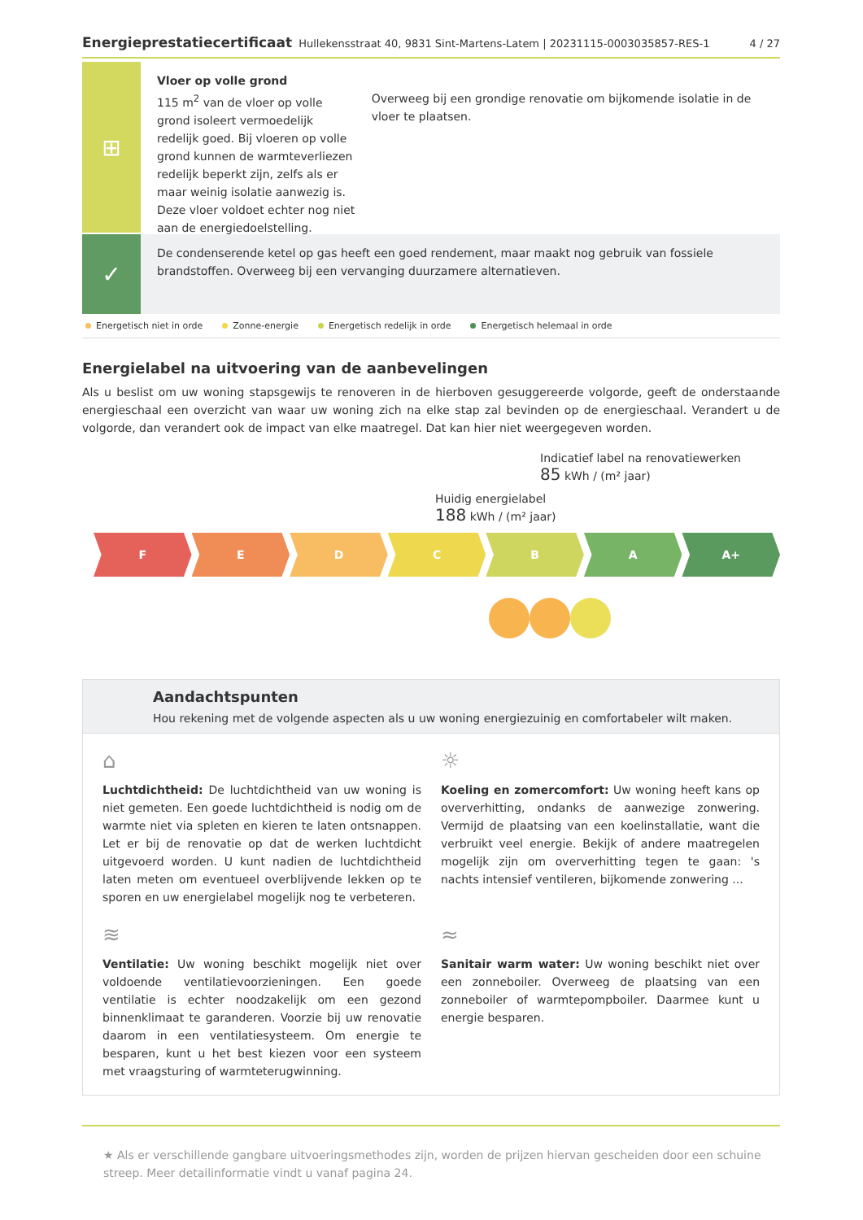Energieprestatiecertificaat Hullekensstraat 40, 9831 Sint-Martens-Latem | 20231115-0003035857-RES-1 4 / 27
⊞
Vloer op volle grond
115 m<sup>2</sup> van de vloer op volle grond isoleert vermoedelijk redelijk goed. Bij vloeren op volle grond kunnen de warmteverliezen redelijk beperkt zijn, zelfs als er maar weinig isolatie aanwezig is. Deze vloer voldoet echter nog niet aan de energiedoelstelling.
Overweeg bij een grondige renovatie om bijkomende isolatie in de vloer te plaatsen.
✓
De condenserende ketel op gas heeft een goed rendement, maar maakt nog gebruik van fossiele brandstoffen. Overweeg bij een vervanging duurzamere alternatieven.
Energetisch niet in orde Zonne-energie Energetisch redelijk in orde Energetisch helemaal in orde
Energielabel na uitvoering van de aanbevelingen
Als u beslist om uw woning stapsgewijs te renoveren in de hierboven gesuggereerde volgorde, geeft de onderstaande energieschaal een overzicht van waar uw woning zich na elke stap zal bevinden op de energieschaal. Verandert u de volgorde, dan verandert ook de impact van elke maatregel. Dat kan hier niet weergegeven worden.
Indicatief label na renovatiewerken
85 kWh / (m² jaar)
Huidig energielabel
188 kWh / (m² jaar)
F E D C B A A+
Aandachtspunten
Hou rekening met de volgende aspecten als u uw woning energiezuinig en comfortabeler wilt maken.
⌂
Luchtdichtheid: De luchtdichtheid van uw woning is niet gemeten. Een goede luchtdichtheid is nodig om de warmte niet via spleten en kieren te laten ontsnappen. Let er bij de renovatie op dat de werken luchtdicht uitgevoerd worden. U kunt nadien de luchtdichtheid laten meten om eventueel overblijvende lekken op te sporen en uw energielabel mogelijk nog te verbeteren.
☼
Koeling en zomercomfort: Uw woning heeft kans op oververhitting, ondanks de aanwezige zonwering. Vermijd de plaatsing van een koelinstallatie, want die verbruikt veel energie. Bekijk of andere maatregelen mogelijk zijn om oververhitting tegen te gaan: 's nachts intensief ventileren, bijkomende zonwering ...
≋
Ventilatie: Uw woning beschikt mogelijk niet over voldoende ventilatievoorzieningen. Een goede ventilatie is echter noodzakelijk om een gezond binnenklimaat te garanderen. Voorzie bij uw renovatie daarom in een ventilatiesysteem. Om energie te besparen, kunt u het best kiezen voor een systeem met vraagsturing of warmteterugwinning.
≈
Sanitair warm water: Uw woning beschikt niet over een zonneboiler. Overweeg de plaatsing van een zonneboiler of warmtepompboiler. Daarmee kunt u energie besparen.
★ Als er verschillende gangbare uitvoeringsmethodes zijn, worden de prijzen hiervan gescheiden door een schuine streep. Meer detailinformatie vindt u vanaf pagina 24.